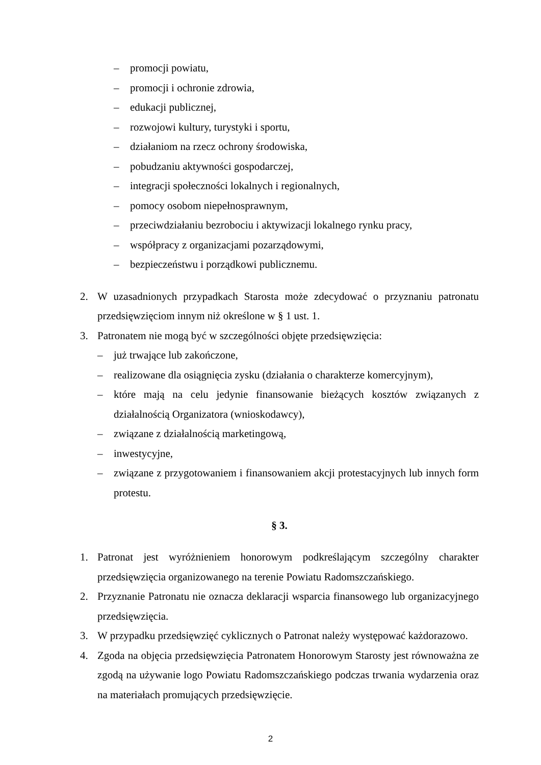– promocji powiatu,
– promocji i ochronie zdrowia,
– edukacji publicznej,
– rozwojowi kultury, turystyki i sportu,
– działaniom na rzecz ochrony środowiska,
– pobudzaniu aktywności gospodarczej,
– integracji społeczności lokalnych i regionalnych,
– pomocy osobom niepełnosprawnym,
– przeciwdziałaniu bezrobociu i aktywizacji lokalnego rynku pracy,
– współpracy z organizacjami pozarządowymi,
– bezpieczeństwu i porządkowi publicznemu.
2. W uzasadnionych przypadkach Starosta może zdecydować o przyznaniu patronatu przedsięwzięciom innym niż określone w § 1 ust. 1.
3. Patronatem nie mogą być w szczególności objęte przedsięwzięcia:
– już trwające lub zakończone,
– realizowane dla osiągnięcia zysku (działania o charakterze komercyjnym),
– które mają na celu jedynie finansowanie bieżących kosztów związanych z działalnością Organizatora (wnioskodawcy),
– związane z działalnością marketingową,
– inwestycyjne,
– związane z przygotowaniem i finansowaniem akcji protestacyjnych lub innych form protestu.
§ 3.
1. Patronat jest wyróżnieniem honorowym podkreślającym szczególny charakter przedsięwzięcia organizowanego na terenie Powiatu Radomszczańskiego.
2. Przyznanie Patronatu nie oznacza deklaracji wsparcia finansowego lub organizacyjnego przedsięwzięcia.
3. W przypadku przedsięwzięć cyklicznych o Patronat należy występować każdorazowo.
4. Zgoda na objęcia przedsięwzięcia Patronatem Honorowym Starosty jest równoważna ze zgodą na używanie logo Powiatu Radomszczańskiego podczas trwania wydarzenia oraz na materiałach promujących przedsięwzięcie.
2